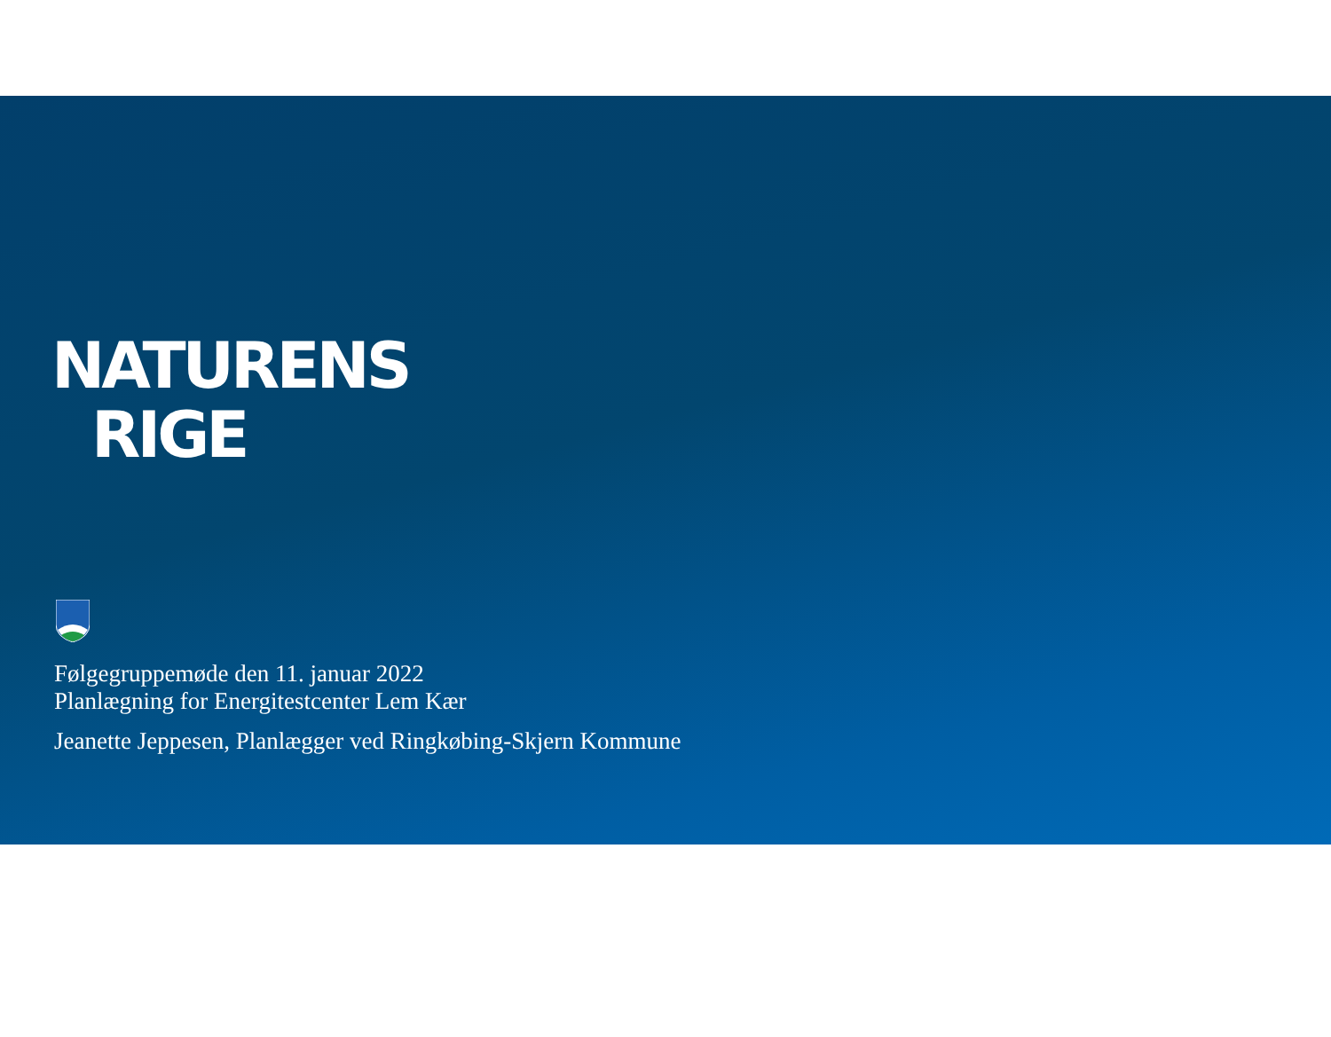NATURENS
RIGE
Følgegruppemøde den 11. januar 2022
Planlægning for Energitestcenter Lem Kær
Jeanette Jeppesen, Planlægger ved Ringkøbing-Skjern Kommune